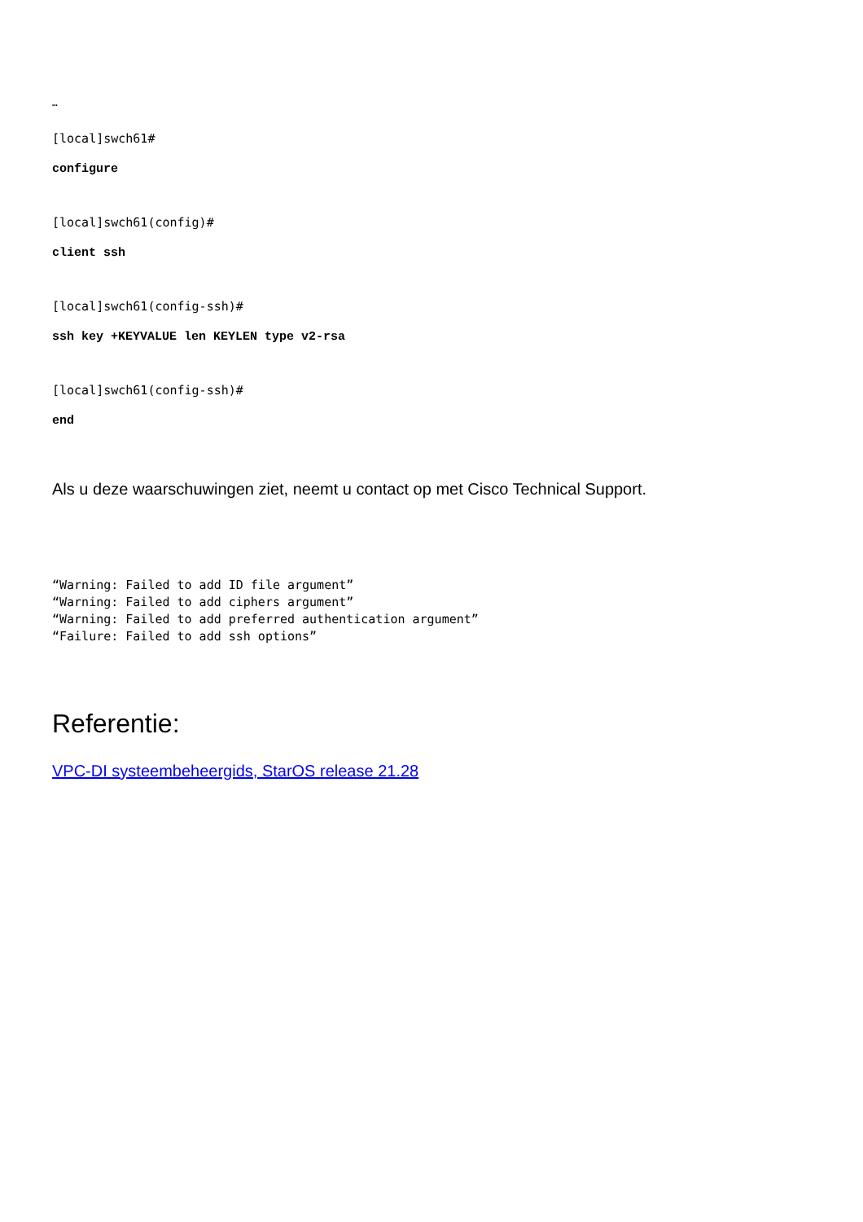…
[local]swch61#
configure
[local]swch61(config)#
client ssh
[local]swch61(config-ssh)#
ssh key +KEYVALUE len KEYLEN type v2-rsa
[local]swch61(config-ssh)#
end
Als u deze waarschuwingen ziet, neemt u contact op met Cisco Technical Support.
“Warning: Failed to add ID file argument” “Warning: Failed to add ciphers argument” “Warning: Failed to add preferred authentication argument” “Failure: Failed to add ssh options”
Referentie:
VPC-DI systeembeheergids, StarOS release 21.28